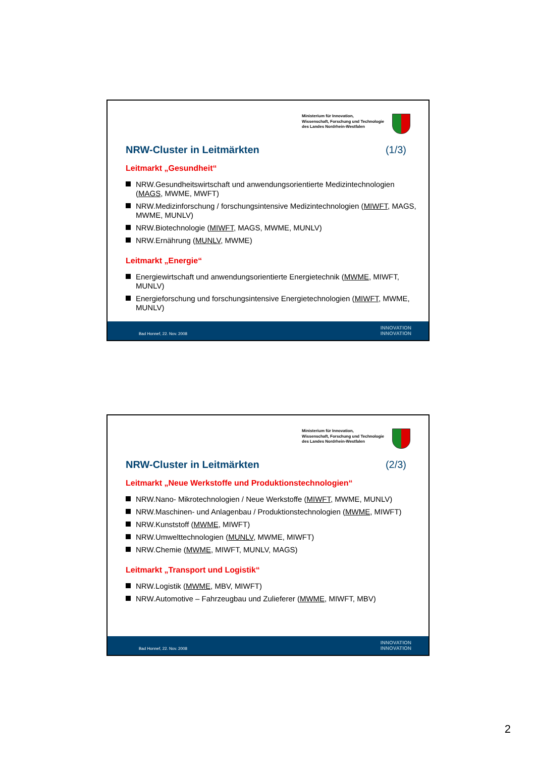Ministerium für Innovation,
Wissenschaft, Forschung und Technologie
des Landes Nordrhein-Westfalen
NRW-Cluster in Leitmärkten (1/3)
Leitmarkt „Gesundheit“
NRW.Gesundheitswirtschaft und anwendungsorientierte Medizintechnologien (MAGS, MWME, MWFT)
NRW.Medizinforschung / forschungsintensive Medizintechnologien (MIWFT, MAGS, MWME, MUNLV)
NRW.Biotechnologie (MIWFT, MAGS, MWME, MUNLV)
NRW.Ernährung (MUNLV, MWME)
Leitmarkt „Energie“
Energiewirtschaft und anwendungsorientierte Energietechnik (MWME, MIWFT, MUNLV)
Energieforschung und forschungsintensive Energietechnologien (MIWFT, MWME, MUNLV)
Bad Honnef, 22. Nov. 2008 INNOVATION
INNOVATION
Ministerium für Innovation,
Wissenschaft, Forschung und Technologie
des Landes Nordrhein-Westfalen
NRW-Cluster in Leitmärkten (2/3)
Leitmarkt „Neue Werkstoffe und Produktionstechnologien“
NRW.Nano- Mikrotechnologien / Neue Werkstoffe (MIWFT, MWME, MUNLV)
NRW.Maschinen- und Anlagenbau / Produktionstechnologien (MWME, MIWFT)
NRW.Kunststoff (MWME, MIWFT)
NRW.Umwelttechnologien (MUNLV, MWME, MIWFT)
NRW.Chemie (MWME, MIWFT, MUNLV, MAGS)
Leitmarkt „Transport und Logistik“
NRW.Logistik (MWME, MBV, MIWFT)
NRW.Automotive – Fahrzeugbau und Zulieferer (MWME, MIWFT, MBV)
Bad Honnef, 22. Nov. 2008 INNOVATION
INNOVATION
2